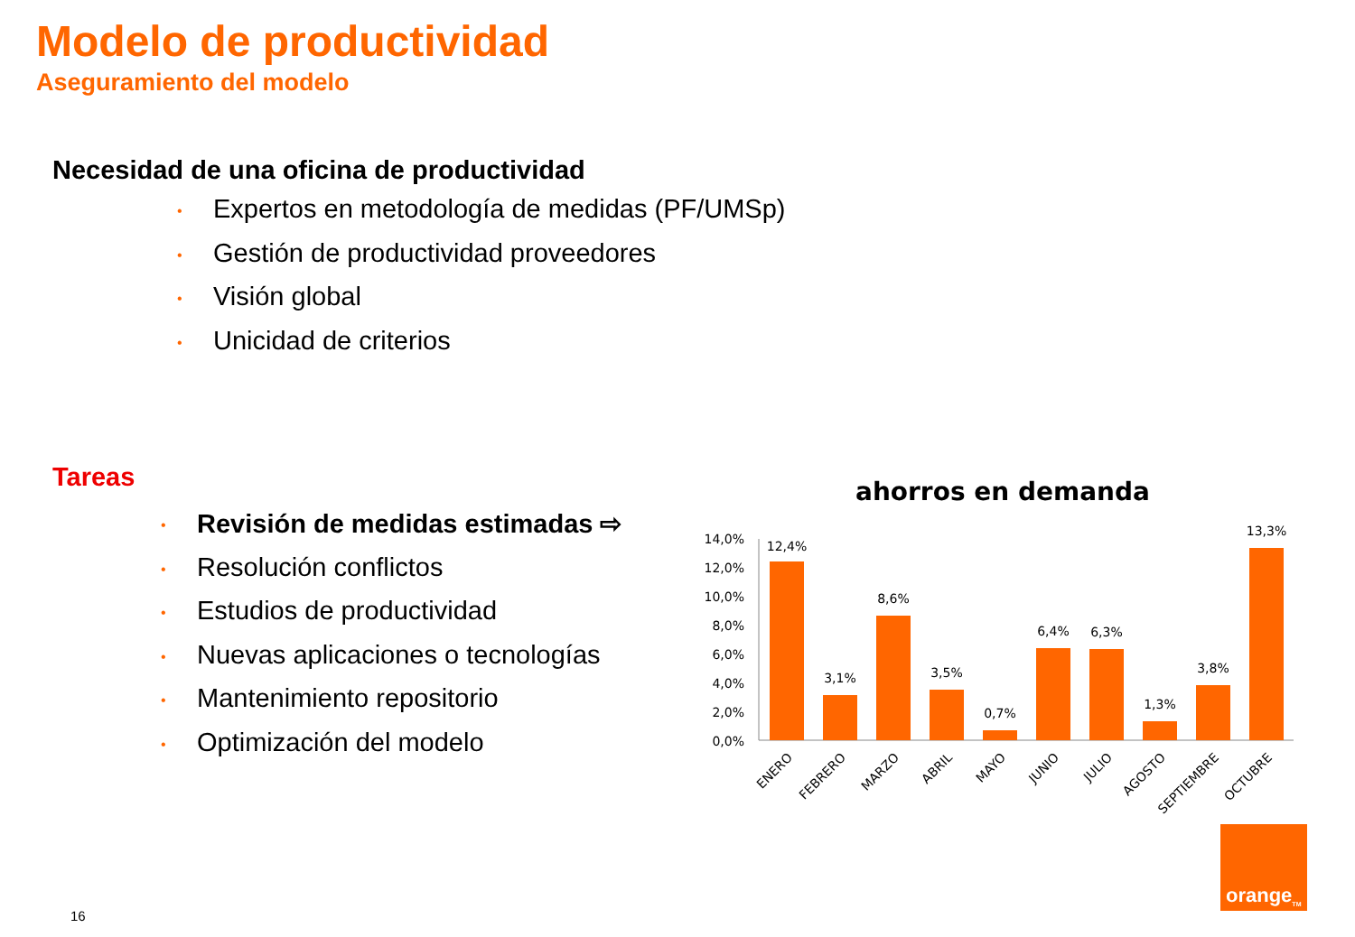Modelo de productividad
Aseguramiento del modelo
Necesidad de una oficina de productividad
• Expertos en metodología de medidas (PF/UMSp)
• Gestión de productividad proveedores
• Visión global
• Unicidad de criterios
Tareas
• Revisión de medidas estimadas ⇨
• Resolución conflictos
• Estudios de productividad
• Nuevas aplicaciones o tecnologías
• Mantenimiento repositorio
• Optimización del modelo
ahorros en demanda
14,0%
12,0%
10,0%
8,0%
6,0%
4,0%
2,0%
0,0%
12,4%
3,1%
8,6%
3,5%
0,7%
6,4%
6,3%
1,3%
3,8%
13,3%
ENERO
FEBRERO
MARZO
ABRIL
MAYO
JUNIO
JULIO
AGOSTO
SEPTIEMBRE
OCTUBRE
orange<sup>TM</sup>
16